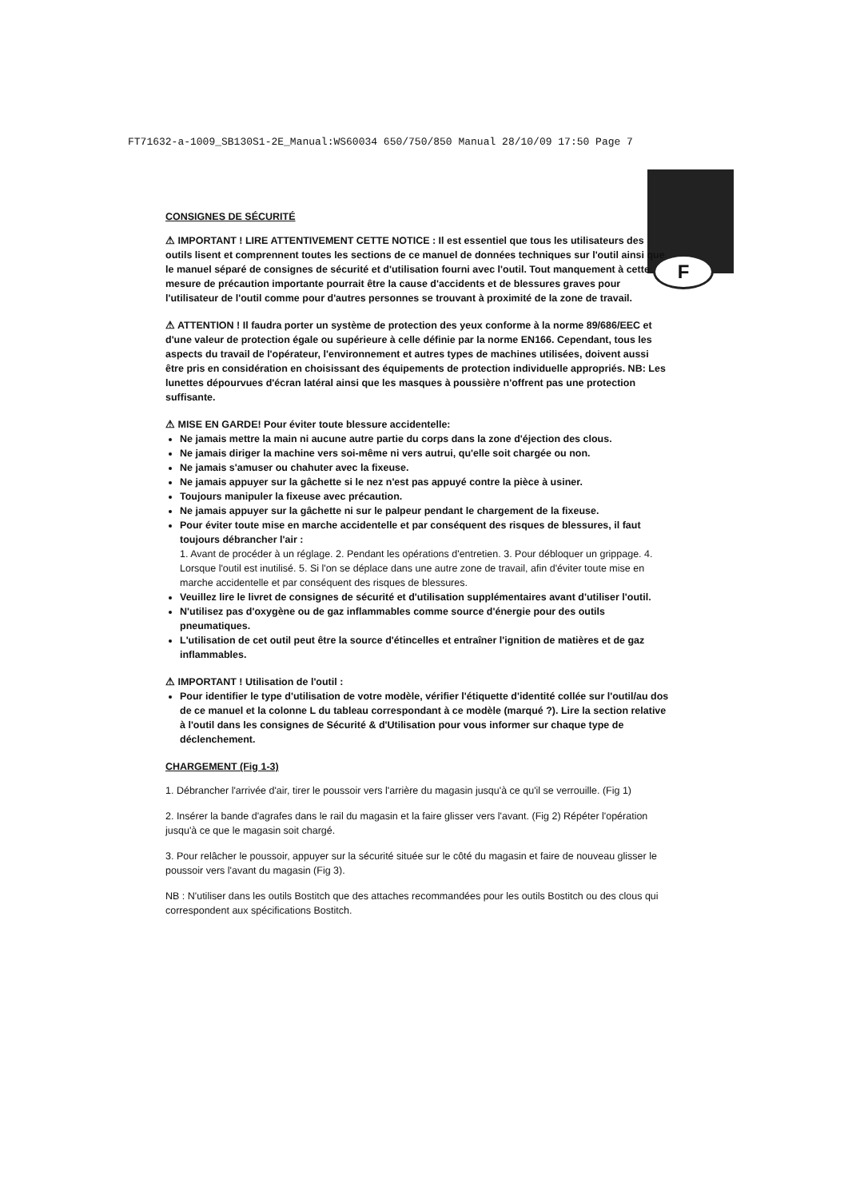FT71632-a-1009_SB130S1-2E_Manual:WS60034 650/750/850 Manual 28/10/09 17:50 Page 7
F
CONSIGNES DE SÉCURITÉ
⚠ IMPORTANT ! LIRE ATTENTIVEMENT CETTE NOTICE : Il est essentiel que tous les utilisateurs des outils lisent et comprennent toutes les sections de ce manuel de données techniques sur l'outil ainsi que le manuel séparé de consignes de sécurité et d'utilisation fourni avec l'outil. Tout manquement à cette mesure de précaution importante pourrait être la cause d'accidents et de blessures graves pour l'utilisateur de l'outil comme pour d'autres personnes se trouvant à proximité de la zone de travail.
⚠ ATTENTION ! Il faudra porter un système de protection des yeux conforme à la norme 89/686/EEC et d'une valeur de protection égale ou supérieure à celle définie par la norme EN166. Cependant, tous les aspects du travail de l'opérateur, l'environnement et autres types de machines utilisées, doivent aussi être pris en considération en choisissant des équipements de protection individuelle appropriés. NB: Les lunettes dépourvues d'écran latéral ainsi que les masques à poussière n'offrent pas une protection suffisante.
⚠ MISE EN GARDE! Pour éviter toute blessure accidentelle:
Ne jamais mettre la main ni aucune autre partie du corps dans la zone d'éjection des clous.
Ne jamais diriger la machine vers soi-même ni vers autrui, qu'elle soit chargée ou non.
Ne jamais s'amuser ou chahuter avec la fixeuse.
Ne jamais appuyer sur la gâchette si le nez n'est pas appuyé contre la pièce à usiner.
Toujours manipuler la fixeuse avec précaution.
Ne jamais appuyer sur la gâchette ni sur le palpeur pendant le chargement de la fixeuse.
Pour éviter toute mise en marche accidentelle et par conséquent des risques de blessures, il faut toujours débrancher l'air :
1. Avant de procéder à un réglage. 2. Pendant les opérations d'entretien. 3. Pour débloquer un grippage. 4. Lorsque l'outil est inutilisé. 5. Si l'on se déplace dans une autre zone de travail, afin d'éviter toute mise en marche accidentelle et par conséquent des risques de blessures.
Veuillez lire le livret de consignes de sécurité et d'utilisation supplémentaires avant d'utiliser l'outil.
N'utilisez pas d'oxygène ou de gaz inflammables comme source d'énergie pour des outils pneumatiques.
L'utilisation de cet outil peut être la source d'étincelles et entraîner l'ignition de matières et de gaz inflammables.
⚠ IMPORTANT ! Utilisation de l'outil :
Pour identifier le type d'utilisation de votre modèle, vérifier l'étiquette d'identité collée sur l'outil/au dos de ce manuel et la colonne L du tableau correspondant à ce modèle (marqué ?). Lire la section relative à l'outil dans les consignes de Sécurité & d'Utilisation pour vous informer sur chaque type de déclenchement.
CHARGEMENT (Fig 1-3)
1. Débrancher l'arrivée d'air, tirer le poussoir vers l'arrière du magasin jusqu'à ce qu'il se verrouille. (Fig 1)
2. Insérer la bande d'agrafes dans le rail du magasin et la faire glisser vers l'avant. (Fig 2) Répéter l'opération jusqu'à ce que le magasin soit chargé.
3. Pour relâcher le poussoir, appuyer sur la sécurité située sur le côté du magasin et faire de nouveau glisser le poussoir vers l'avant du magasin (Fig 3).
NB : N'utiliser dans les outils Bostitch que des attaches recommandées pour les outils Bostitch ou des clous qui correspondent aux spécifications Bostitch.